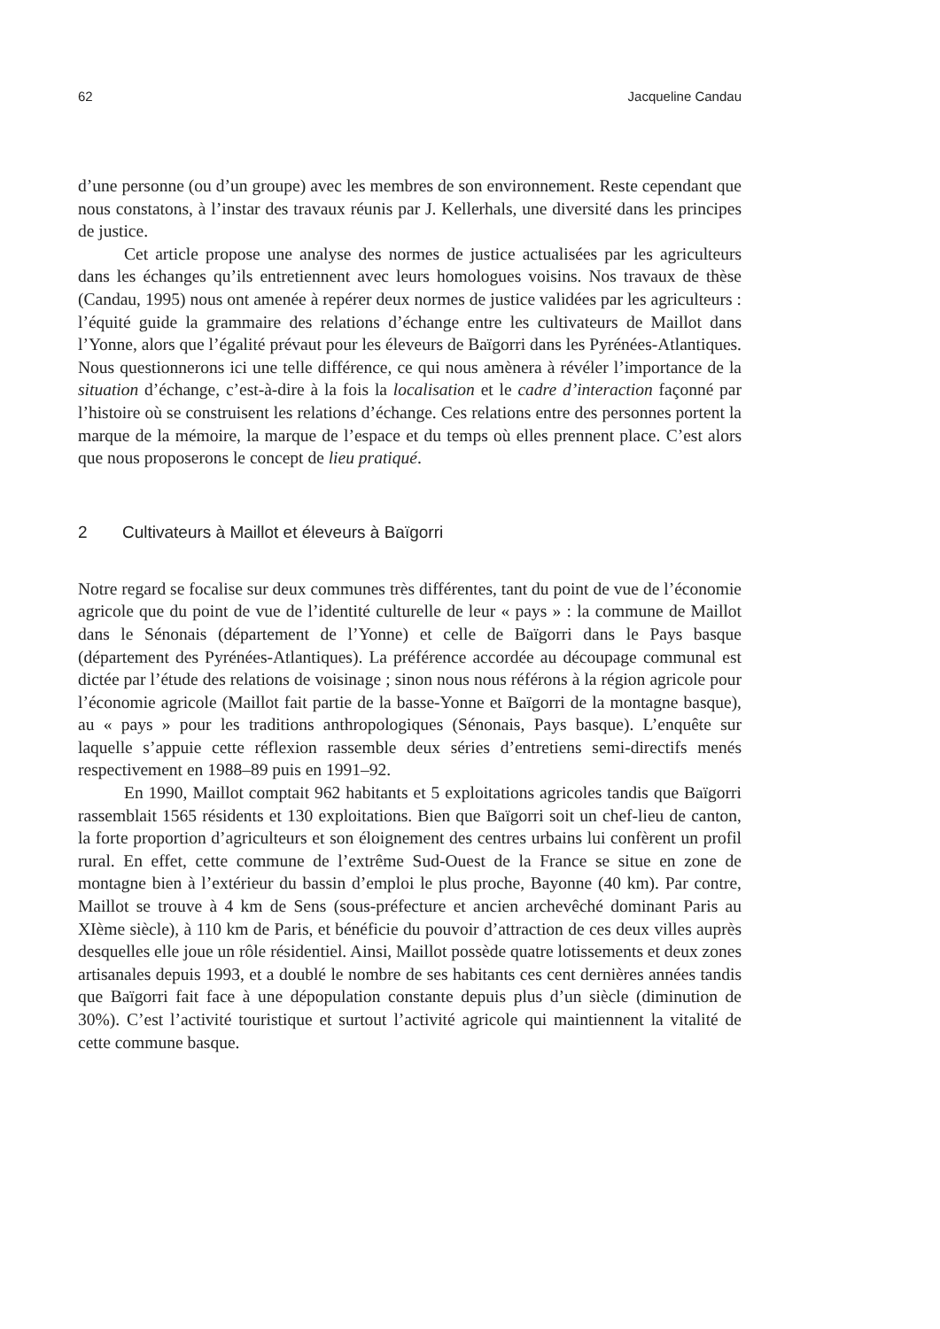62 Jacqueline Candau
d’une personne (ou d’un groupe) avec les membres de son environnement. Reste cependant que nous constatons, à l’instar des travaux réunis par J. Kellerhals, une diversité dans les principes de justice.
Cet article propose une analyse des normes de justice actualisées par les agriculteurs dans les échanges qu’ils entretiennent avec leurs homologues voisins. Nos travaux de thèse (Candau, 1995) nous ont amenée à repérer deux normes de justice validées par les agriculteurs : l’équité guide la grammaire des relations d’échange entre les cultivateurs de Maillot dans l’Yonne, alors que l’égalité prévaut pour les éleveurs de Baïgorri dans les Pyrénées-Atlantiques. Nous questionnerons ici une telle différence, ce qui nous amènera à révéler l’importance de la situation d’échange, c’est-à-dire à la fois la localisation et le cadre d’interaction façonné par l’histoire où se construisent les relations d’échange. Ces relations entre des personnes portent la marque de la mémoire, la marque de l’espace et du temps où elles prennent place. C’est alors que nous proposerons le concept de lieu pratiqué.
2 Cultivateurs à Maillot et éleveurs à Baïgorri
Notre regard se focalise sur deux communes très différentes, tant du point de vue de l’économie agricole que du point de vue de l’identité culturelle de leur « pays » : la commune de Maillot dans le Sénonais (département de l’Yonne) et celle de Baïgorri dans le Pays basque (département des Pyrénées-Atlantiques). La préférence accordée au découpage communal est dictée par l’étude des relations de voisinage ; sinon nous nous référons à la région agricole pour l’économie agricole (Maillot fait partie de la basse-Yonne et Baïgorri de la montagne basque), au « pays » pour les traditions anthropologiques (Sénonais, Pays basque). L’enquête sur laquelle s’appuie cette réflexion rassemble deux séries d’entretiens semi-directifs menés respectivement en 1988–89 puis en 1991–92.
En 1990, Maillot comptait 962 habitants et 5 exploitations agricoles tandis que Baïgorri rassemblait 1565 résidents et 130 exploitations. Bien que Baïgorri soit un chef-lieu de canton, la forte proportion d’agriculteurs et son éloignement des centres urbains lui confèrent un profil rural. En effet, cette commune de l’extrême Sud-Ouest de la France se situe en zone de montagne bien à l’extérieur du bassin d’emploi le plus proche, Bayonne (40 km). Par contre, Maillot se trouve à 4 km de Sens (sous-préfecture et ancien archevêché dominant Paris au XIème siècle), à 110 km de Paris, et bénéficie du pouvoir d’attraction de ces deux villes auprès desquelles elle joue un rôle résidentiel. Ainsi, Maillot possède quatre lotissements et deux zones artisanales depuis 1993, et a doublé le nombre de ses habitants ces cent dernières années tandis que Baïgorri fait face à une dépopulation constante depuis plus d’un siècle (diminution de 30%). C’est l’activité touristique et surtout l’activité agricole qui maintiennent la vitalité de cette commune basque.